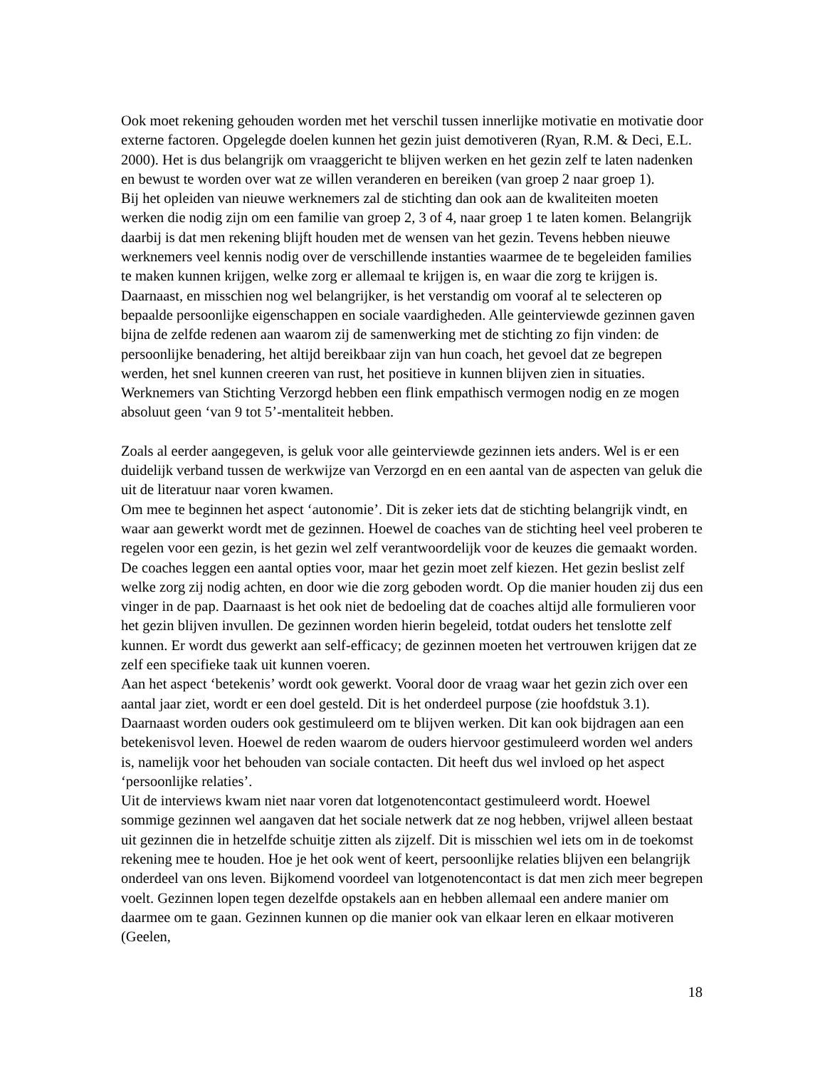Ook moet rekening gehouden worden met het verschil tussen innerlijke motivatie en motivatie door externe factoren. Opgelegde doelen kunnen het gezin juist demotiveren (Ryan, R.M. & Deci, E.L. 2000). Het is dus belangrijk om vraaggericht te blijven werken en het gezin zelf te laten nadenken en bewust te worden over wat ze willen veranderen en bereiken (van groep 2 naar groep 1).
Bij het opleiden van nieuwe werknemers zal de stichting dan ook aan de kwaliteiten moeten werken die nodig zijn om een familie van groep 2, 3 of 4, naar groep 1 te laten komen. Belangrijk daarbij is dat men rekening blijft houden met de wensen van het gezin. Tevens hebben nieuwe werknemers veel kennis nodig over de verschillende instanties waarmee de te begeleiden families te maken kunnen krijgen, welke zorg er allemaal te krijgen is, en waar die zorg te krijgen is.
Daarnaast, en misschien nog wel belangrijker, is het verstandig om vooraf al te selecteren op bepaalde persoonlijke eigenschappen en sociale vaardigheden. Alle geinterviewde gezinnen gaven bijna de zelfde redenen aan waarom zij de samenwerking met de stichting zo fijn vinden: de persoonlijke benadering, het altijd bereikbaar zijn van hun coach, het gevoel dat ze begrepen werden, het snel kunnen creeren van rust, het positieve in kunnen blijven zien in situaties. Werknemers van Stichting Verzorgd hebben een flink empathisch vermogen nodig en ze mogen absoluut geen ‘van 9 tot 5’-mentaliteit hebben.
Zoals al eerder aangegeven, is geluk voor alle geinterviewde gezinnen iets anders. Wel is er een duidelijk verband tussen de werkwijze van Verzorgd en en een aantal van de aspecten van geluk die uit de literatuur naar voren kwamen.
Om mee te beginnen het aspect ‘autonomie’. Dit is zeker iets dat de stichting belangrijk vindt, en waar aan gewerkt wordt met de gezinnen. Hoewel de coaches van de stichting heel veel proberen te regelen voor een gezin, is het gezin wel zelf verantwoordelijk voor de keuzes die gemaakt worden. De coaches leggen een aantal opties voor, maar het gezin moet zelf kiezen. Het gezin beslist zelf welke zorg zij nodig achten, en door wie die zorg geboden wordt. Op die manier houden zij dus een vinger in de pap. Daarnaast is het ook niet de bedoeling dat de coaches altijd alle formulieren voor het gezin blijven invullen. De gezinnen worden hierin begeleid, totdat ouders het tenslotte zelf kunnen. Er wordt dus gewerkt aan self-efficacy; de gezinnen moeten het vertrouwen krijgen dat ze zelf een specifieke taak uit kunnen voeren.
Aan het aspect ‘betekenis’ wordt ook gewerkt. Vooral door de vraag waar het gezin zich over een aantal jaar ziet, wordt er een doel gesteld. Dit is het onderdeel purpose (zie hoofdstuk 3.1). Daarnaast worden ouders ook gestimuleerd om te blijven werken. Dit kan ook bijdragen aan een betekenisvol leven. Hoewel de reden waarom de ouders hiervoor gestimuleerd worden wel anders is, namelijk voor het behouden van sociale contacten. Dit heeft dus wel invloed op het aspect ‘persoonlijke relaties’.
Uit de interviews kwam niet naar voren dat lotgenotencontact gestimuleerd wordt. Hoewel sommige gezinnen wel aangaven dat het sociale netwerk dat ze nog hebben, vrijwel alleen bestaat uit gezinnen die in hetzelfde schuitje zitten als zijzelf. Dit is misschien wel iets om in de toekomst rekening mee te houden. Hoe je het ook went of keert, persoonlijke relaties blijven een belangrijk onderdeel van ons leven. Bijkomend voordeel van lotgenotencontact is dat men zich meer begrepen voelt. Gezinnen lopen tegen dezelfde opstakels aan en hebben allemaal een andere manier om daarmee om te gaan. Gezinnen kunnen op die manier ook van elkaar leren en elkaar motiveren (Geelen,
18